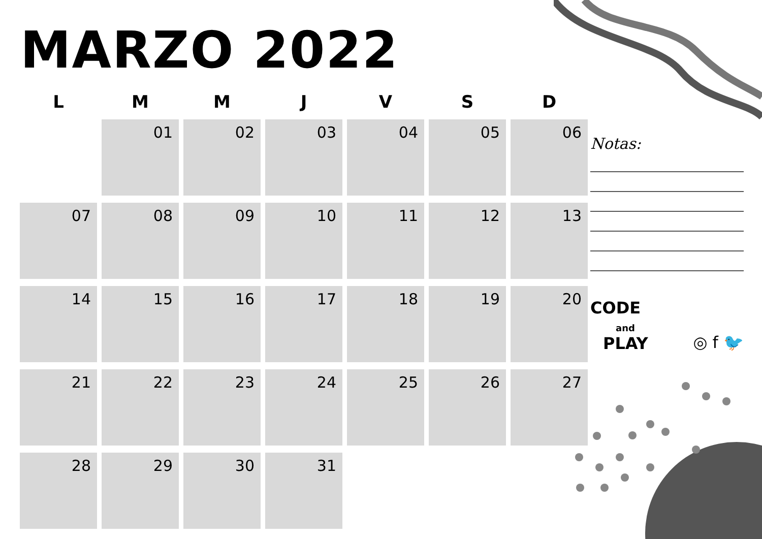MARZO 2022
| L | M | M | J | V | S | D |
| --- | --- | --- | --- | --- | --- | --- |
| | 01 | 02 | 03 | 04 | 05 | 06 |
| 07 | 08 | 09 | 10 | 11 | 12 | 13 |
| 14 | 15 | 16 | 17 | 18 | 19 | 20 |
| 21 | 22 | 23 | 24 | 25 | 26 | 27 |
| 28 | 29 | 30 | 31 | | | |
Notas:
CODE
and
PLAY
◎ f 🐦